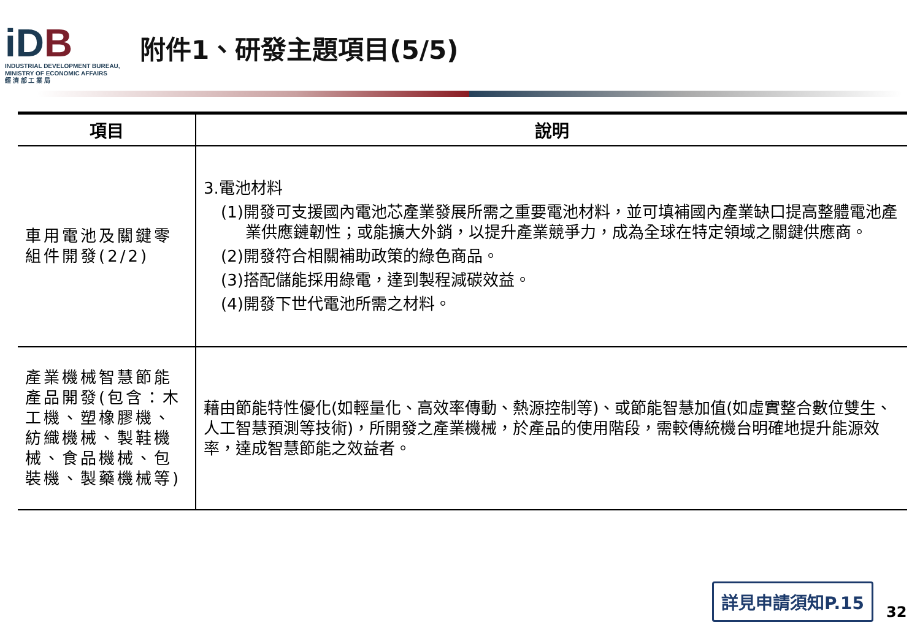iDB
INDUSTRIAL DEVELOPMENT BUREAU,
MINISTRY OF ECONOMIC AFFAIRS
經 濟 部 工 業 局
附件1、研發主題項目(5/5)
| 項目 | 說明 |
| --- | --- |
| 車用電池及關鍵零組件開發(2/2) | 3.電池材料 (1)開發可支援國內電池芯產業發展所需之重要電池材料，並可填補國內產業缺口提高整體電池產業供應鏈韌性；或能擴大外銷，以提升產業競爭力，成為全球在特定領域之關鍵供應商。 (2)開發符合相關補助政策的綠色商品。 (3)搭配儲能採用綠電，達到製程減碳效益。 (4)開發下世代電池所需之材料。 |
| 產業機械智慧節能產品開發(包含：木工機、塑橡膠機、紡織機械、製鞋機械、食品機械、包裝機、製藥機械等) | 藉由節能特性優化(如輕量化、高效率傳動、熱源控制等)、或節能智慧加值(如虛實整合數位雙生、人工智慧預測等技術)，所開發之產業機械，於產品的使用階段，需較傳統機台明確地提升能源效率，達成智慧節能之效益者。 |
詳見申請須知P.15
32